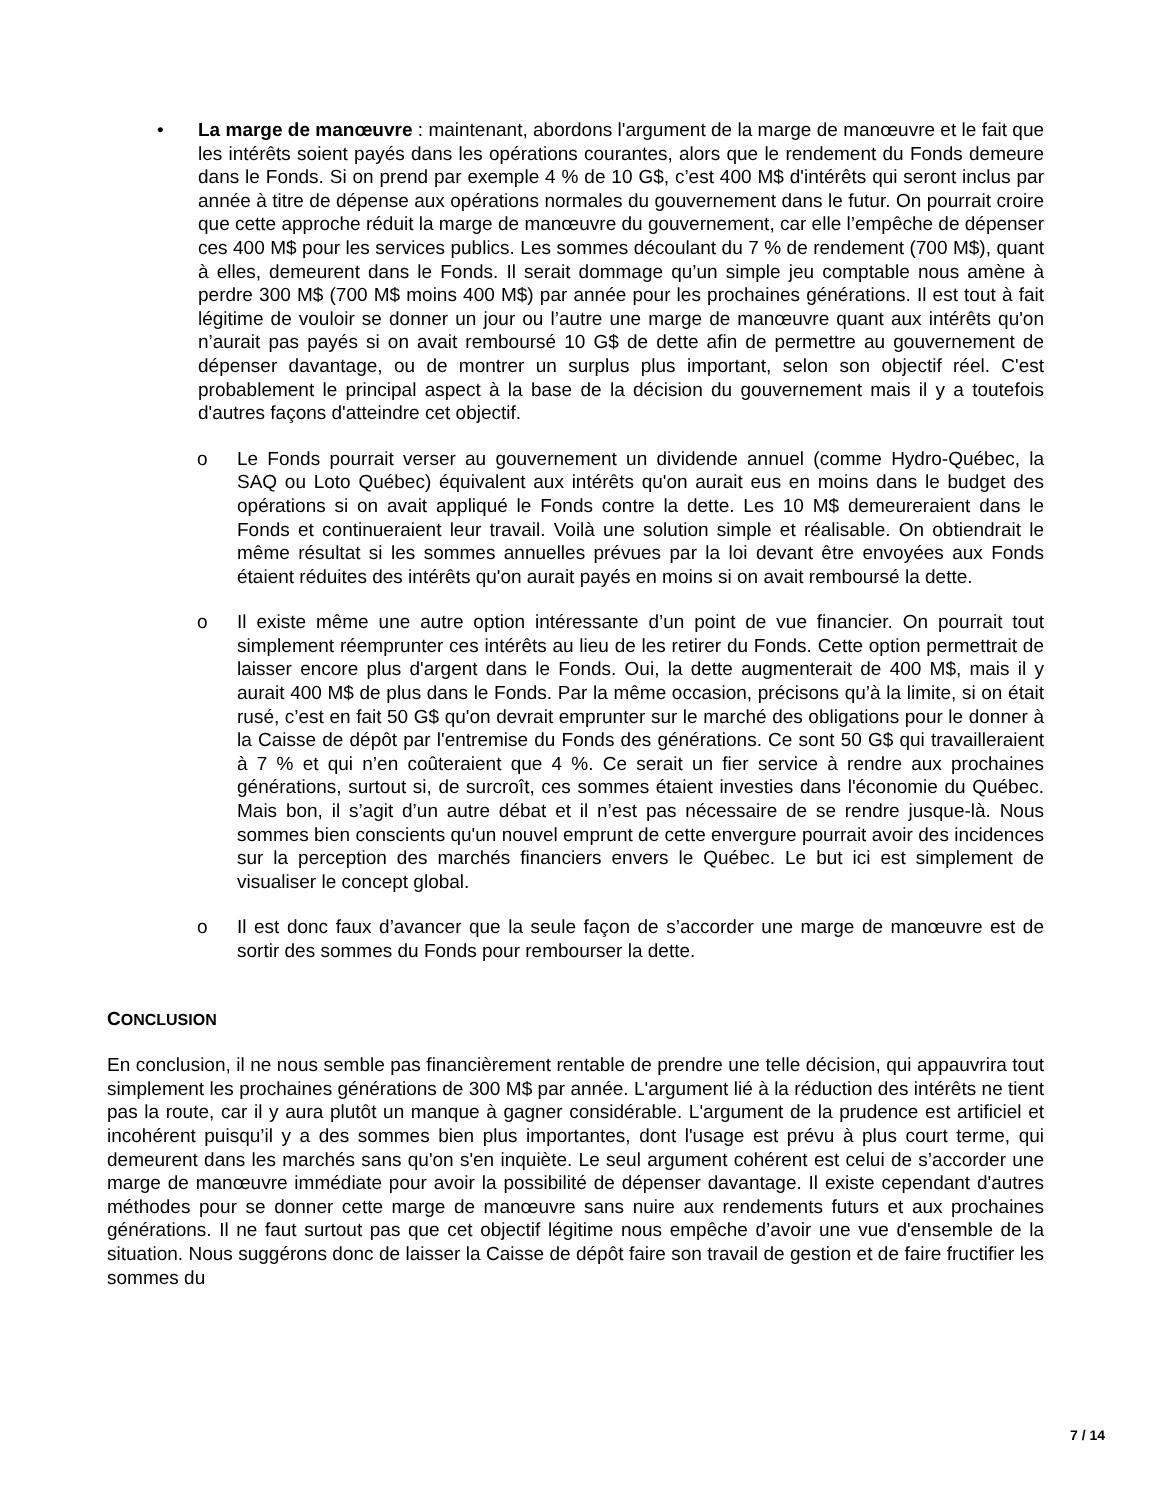• La marge de manœuvre : maintenant, abordons l'argument de la marge de manœuvre et le fait que les intérêts soient payés dans les opérations courantes, alors que le rendement du Fonds demeure dans le Fonds. Si on prend par exemple 4 % de 10 G$, c’est 400 M$ d'intérêts qui seront inclus par année à titre de dépense aux opérations normales du gouvernement dans le futur. On pourrait croire que cette approche réduit la marge de manœuvre du gouvernement, car elle l’empêche de dépenser ces 400 M$ pour les services publics. Les sommes découlant du 7 % de rendement (700 M$), quant à elles, demeurent dans le Fonds. Il serait dommage qu’un simple jeu comptable nous amène à perdre 300 M$ (700 M$ moins 400 M$) par année pour les prochaines générations. Il est tout à fait légitime de vouloir se donner un jour ou l’autre une marge de manœuvre quant aux intérêts qu'on n’aurait pas payés si on avait remboursé 10 G$ de dette afin de permettre au gouvernement de dépenser davantage, ou de montrer un surplus plus important, selon son objectif réel. C'est probablement le principal aspect à la base de la décision du gouvernement mais il y a toutefois d'autres façons d'atteindre cet objectif.
o Le Fonds pourrait verser au gouvernement un dividende annuel (comme Hydro-Québec, la SAQ ou Loto Québec) équivalent aux intérêts qu'on aurait eus en moins dans le budget des opérations si on avait appliqué le Fonds contre la dette. Les 10 M$ demeureraient dans le Fonds et continueraient leur travail. Voilà une solution simple et réalisable. On obtiendrait le même résultat si les sommes annuelles prévues par la loi devant être envoyées aux Fonds étaient réduites des intérêts qu'on aurait payés en moins si on avait remboursé la dette.
o Il existe même une autre option intéressante d’un point de vue financier. On pourrait tout simplement réemprunter ces intérêts au lieu de les retirer du Fonds. Cette option permettrait de laisser encore plus d'argent dans le Fonds. Oui, la dette augmenterait de 400 M$, mais il y aurait 400 M$ de plus dans le Fonds. Par la même occasion, précisons qu’à la limite, si on était rusé, c’est en fait 50 G$ qu'on devrait emprunter sur le marché des obligations pour le donner à la Caisse de dépôt par l'entremise du Fonds des générations. Ce sont 50 G$ qui travailleraient à 7 % et qui n’en coûteraient que 4 %. Ce serait un fier service à rendre aux prochaines générations, surtout si, de surcroît, ces sommes étaient investies dans l'économie du Québec. Mais bon, il s’agit d’un autre débat et il n’est pas nécessaire de se rendre jusque-là. Nous sommes bien conscients qu'un nouvel emprunt de cette envergure pourrait avoir des incidences sur la perception des marchés financiers envers le Québec. Le but ici est simplement de visualiser le concept global.
o Il est donc faux d’avancer que la seule façon de s’accorder une marge de manœuvre est de sortir des sommes du Fonds pour rembourser la dette.
CONCLUSION
En conclusion, il ne nous semble pas financièrement rentable de prendre une telle décision, qui appauvrira tout simplement les prochaines générations de 300 M$ par année. L'argument lié à la réduction des intérêts ne tient pas la route, car il y aura plutôt un manque à gagner considérable. L'argument de la prudence est artificiel et incohérent puisqu’il y a des sommes bien plus importantes, dont l'usage est prévu à plus court terme, qui demeurent dans les marchés sans qu'on s'en inquiète. Le seul argument cohérent est celui de s’accorder une marge de manœuvre immédiate pour avoir la possibilité de dépenser davantage. Il existe cependant d'autres méthodes pour se donner cette marge de manœuvre sans nuire aux rendements futurs et aux prochaines générations. Il ne faut surtout pas que cet objectif légitime nous empêche d’avoir une vue d'ensemble de la situation. Nous suggérons donc de laisser la Caisse de dépôt faire son travail de gestion et de faire fructifier les sommes du
7 / 14